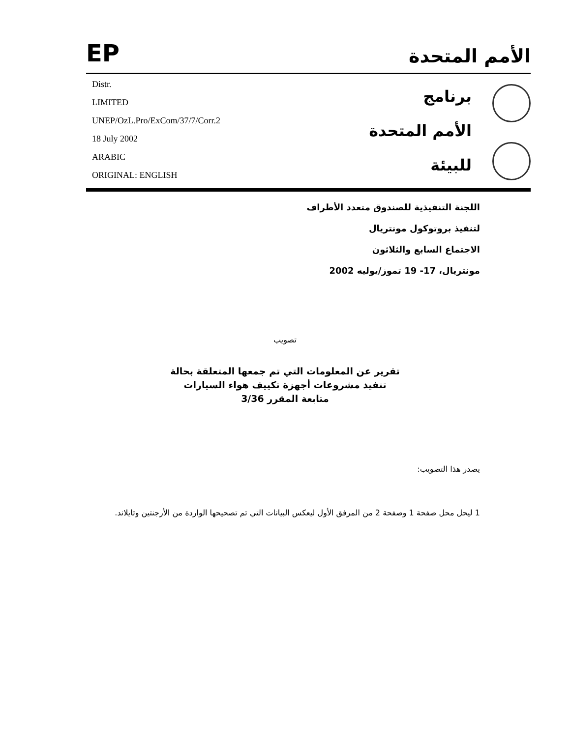EP
الأمم المتحدة
Distr.
LIMITED
UNEP/OzL.Pro/ExCom/37/7/Corr.2
18 July 2002
ARABIC
ORIGINAL: ENGLISH
برنامج
الأمم المتحدة
للبيئة
اللجنة التنفيذية للصندوق متعدد الأطراف
لتنفيذ بروتوكول مونتريال
الاجتماع السابع والثلاثون
مونتريال، 17- 19 تموز/يوليه 2002
تصويب
تقرير عن المعلومات التي تم جمعها المتعلقة بحالة
تنفيذ مشروعات أجهزة تكييف هواء السيارات
متابعة المقرر 3/36
يصدر هذا التصويب:
1 ليحل محل صفحة 1 وصفحة 2 من المرفق الأول ليعكس البيانات التي تم تصحيحها الواردة من الأرجنتين وتايلاند.